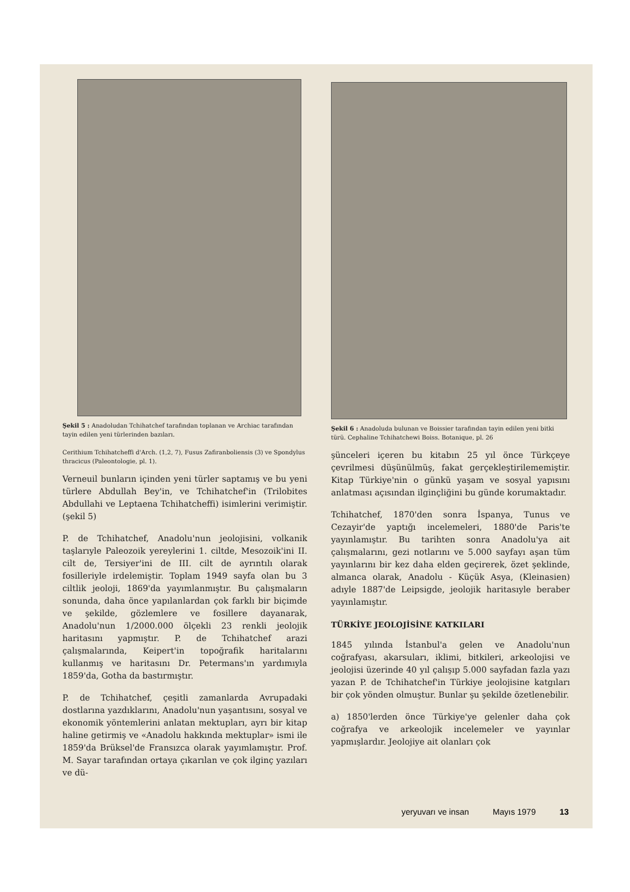Şekil 5 : Anadoludan Tchihatchef tarafından toplanan ve Archiac tarafından tayin edilen yeni türlerinden bazıları.
Cerithium Tchihatcheffi d'Arch. (1,2, 7), Fusus Zafiranboliensis (3) ve Spondylus thracicus (Paleontologie, pl. 1).
Verneuil bunların içinden yeni türler saptamış ve bu yeni türlere Abdullah Bey'in, ve Tchihatchef'in (Trilobites Abdullahi ve Leptaena Tchihatcheffi) isimlerini verimiştir. (şekil 5)
P. de Tchihatchef, Anadolu'nun jeolojisini, volkanik taşlarıyle Paleozoik yereylerini 1. ciltde, Mesozoik'ini II. cilt de, Tersiyer'ini de III. cilt de ayrıntılı olarak fosilleriyle irdelemiştir. Toplam 1949 sayfa olan bu 3 ciltlik jeoloji, 1869'da yayımlanmıştır. Bu çalışmaların sonunda, daha önce yapılanlardan çok farklı bir biçimde ve şekilde, gözlemlere ve fosillere dayanarak, Anadolu'nun 1/2000.000 ölçekli 23 renkli jeolojik haritasını yapmıştır. P. de Tchihatchef arazi çalışmalarında, Keipert'in topoğrafik haritalarını kullanmış ve haritasını Dr. Petermans'ın yardımıyla 1859'da, Gotha da bastırmıştır.
P. de Tchihatchef, çeşitli zamanlarda Avrupadaki dostlarına yazdıklarını, Anadolu'nun yaşantısını, sosyal ve ekonomik yöntemlerini anlatan mektupları, ayrı bir kitap haline getirmiş ve «Anadolu hakkında mektuplar» ismi ile 1859'da Brüksel'de Fransızca olarak yayımlamıştır. Prof. M. Sayar tarafından ortaya çıkarılan ve çok ilginç yazıları ve dü-
Şekil 6 : Anadoluda bulunan ve Boissier tarafından tayin edilen yeni bitki türü. Cephaline Tchihatchewi Boiss. Botanique, pl. 26
şünceleri içeren bu kitabın 25 yıl önce Türkçeye çevrilmesi düşünülmüş, fakat gerçekleştirilememiştir. Kitap Türkiye'nin o günkü yaşam ve sosyal yapısını anlatması açısından ilginçliğini bu günde korumaktadır.
Tchihatchef, 1870'den sonra İspanya, Tunus ve Cezayir'de yaptığı incelemeleri, 1880'de Paris'te yayınlamıştır. Bu tarihten sonra Anadolu'ya ait çalışmalarını, gezi notlarını ve 5.000 sayfayı aşan tüm yayınlarını bir kez daha elden geçirerek, özet şeklinde, almanca olarak, Anadolu - Küçük Asya, (Kleinasien) adıyle 1887'de Leipsigde, jeolojik haritasıyle beraber yayınlamıştır.
TÜRKİYE JEOLOJİSİNE KATKILARI
1845 yılında İstanbul'a gelen ve Anadolu'nun coğrafyası, akarsuları, iklimi, bitkileri, arkeolojisi ve jeolojisi üzerinde 40 yıl çalışıp 5.000 sayfadan fazla yazı yazan P. de Tchihatchef'in Türkiye jeolojisine katgıları bir çok yönden olmuştur. Bunlar şu şekilde özetlenebilir.
a) 1850'lerden önce Türkiye'ye gelenler daha çok coğrafya ve arkeolojik incelemeler ve yayınlar yapmışlardır. Jeolojiye ait olanları çok
yeryuvarı ve insan Mayıs 1979 13